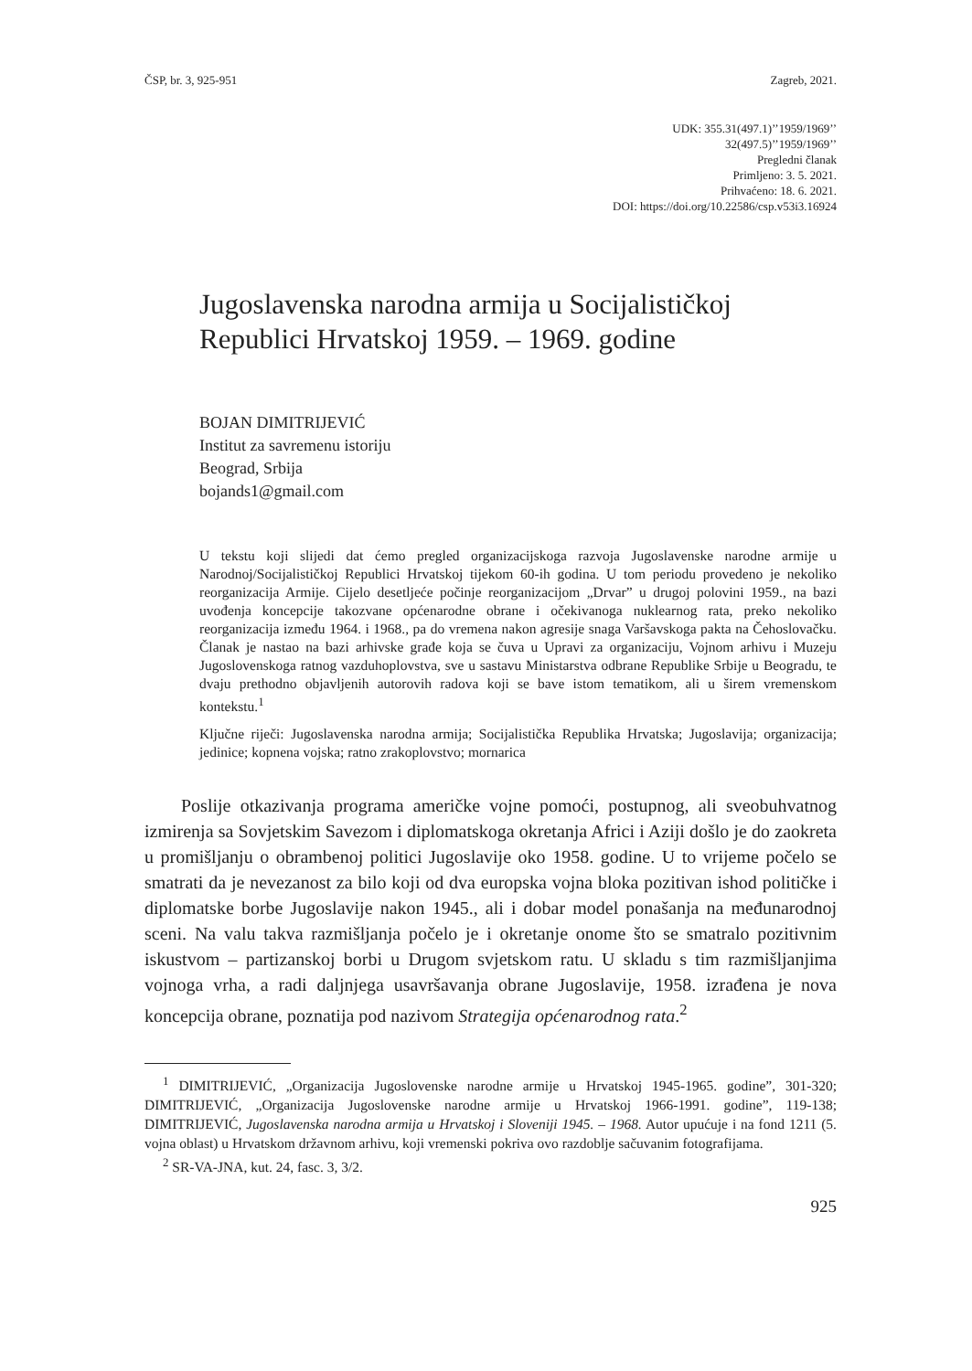ČSP, br. 3, 925-951 Zagreb, 2021.
UDK: 355.31(497.1)’’1959/1969’’
32(497.5)’’1959/1969’’
Pregledni članak
Primljeno: 3. 5. 2021.
Prihvaćeno: 18. 6. 2021.
DOI: https://doi.org/10.22586/csp.v53i3.16924
Jugoslavenska narodna armija u Socijalističkoj Republici Hrvatskoj 1959. – 1969. godine
BOJAN DIMITRIJEVIĆ
Institut za savremenu istoriju
Beograd, Srbija
bojands1@gmail.com
U tekstu koji slijedi dat ćemo pregled organizacijskoga razvoja Jugoslavenske narodne armije u Narodnoj/Socijalističkoj Republici Hrvatskoj tijekom 60-ih godina. U tom periodu provedeno je nekoliko reorganizacija Armije. Cijelo desetljeće počinje reorganizacijom „Drvar” u drugoj polovini 1959., na bazi uvođenja koncepcije takozvane općenarodne obrane i očekivanoga nuklearnog rata, preko nekoliko reorganizacija između 1964. i 1968., pa do vremena nakon agresije snaga Varšavskoga pakta na Čehoslovačku. Članak je nastao na bazi arhivske građe koja se čuva u Upravi za organizaciju, Vojnom arhivu i Muzeju Jugoslovenskoga ratnog vazduhoplovstva, sve u sastavu Ministarstva odbrane Republike Srbije u Beogradu, te dvaju prethodno objavljenih autorovih radova koji se bave istom tematikom, ali u širem vremenskom kontekstu.<sup>1</sup>
Ključne riječi: Jugoslavenska narodna armija; Socijalistička Republika Hrvatska; Jugoslavija; organizacija; jedinice; kopnena vojska; ratno zrakoplovstvo; mornarica
Poslije otkazivanja programa američke vojne pomoći, postupnog, ali sveobuhvatnog izmirenja sa Sovjetskim Savezom i diplomatskoga okretanja Africi i Aziji došlo je do zaokreta u promišljanju o obrambenoj politici Jugoslavije oko 1958. godine. U to vrijeme počelo se smatrati da je nevezanost za bilo koji od dva europska vojna bloka pozitivan ishod političke i diplomatske borbe Jugoslavije nakon 1945., ali i dobar model ponašanja na međunarodnoj sceni. Na valu takva razmišljanja počelo je i okretanje onome što se smatralo pozitivnim iskustvom – partizanskoj borbi u Drugom svjetskom ratu. U skladu s tim razmišljanjima vojnoga vrha, a radi daljnjega usavršavanja obrane Jugoslavije, 1958. izrađena je nova koncepcija obrane, poznatija pod nazivom Strategija općenarodnog rata.<sup>2</sup>
<sup>1</sup> DIMITRIJEVIĆ, „Organizacija Jugoslovenske narodne armije u Hrvatskoj 1945-1965. godine”, 301-320; DIMITRIJEVIĆ, „Organizacija Jugoslovenske narodne armije u Hrvatskoj 1966-1991. godine”, 119-138; DIMITRIJEVIĆ, Jugoslavenska narodna armija u Hrvatskoj i Sloveniji 1945. – 1968. Autor upućuje i na fond 1211 (5. vojna oblast) u Hrvatskom državnom arhivu, koji vremenski pokriva ovo razdoblje sačuvanim fotografijama.
<sup>2</sup> SR-VA-JNA, kut. 24, fasc. 3, 3/2.
925